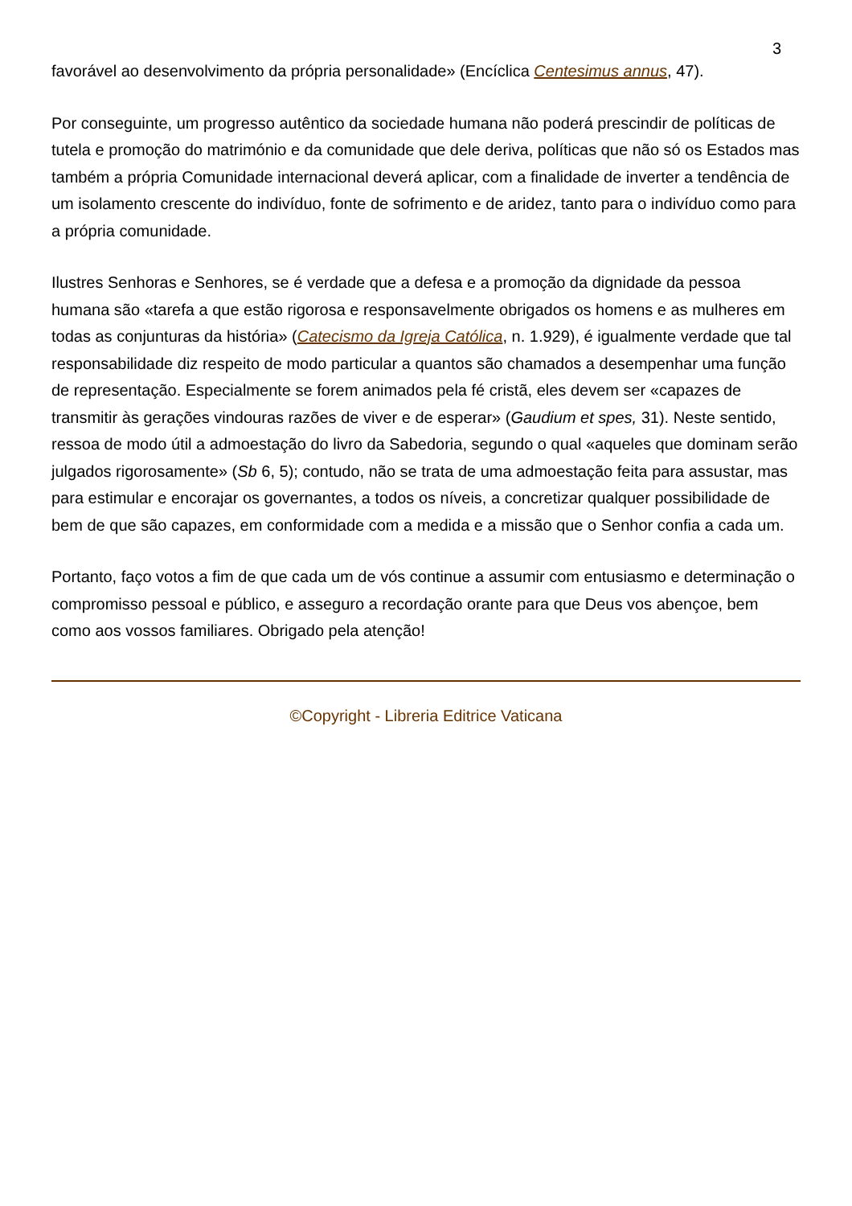3
favorável ao desenvolvimento da própria personalidade» (Encíclica Centesimus annus, 47).
Por conseguinte, um progresso autêntico da sociedade humana não poderá prescindir de políticas de tutela e promoção do matrimónio e da comunidade que dele deriva, políticas que não só os Estados mas também a própria Comunidade internacional deverá aplicar, com a finalidade de inverter a tendência de um isolamento crescente do indivíduo, fonte de sofrimento e de aridez, tanto para o indivíduo como para a própria comunidade.
Ilustres Senhoras e Senhores, se é verdade que a defesa e a promoção da dignidade da pessoa humana são «tarefa a que estão rigorosa e responsavelmente obrigados os homens e as mulheres em todas as conjunturas da história» (Catecismo da Igreja Católica, n. 1.929), é igualmente verdade que tal responsabilidade diz respeito de modo particular a quantos são chamados a desempenhar uma função de representação. Especialmente se forem animados pela fé cristã, eles devem ser «capazes de transmitir às gerações vindouras razões de viver e de esperar» (Gaudium et spes, 31). Neste sentido, ressoa de modo útil a admoestação do livro da Sabedoria, segundo o qual «aqueles que dominam serão julgados rigorosamente» (Sb 6, 5); contudo, não se trata de uma admoestação feita para assustar, mas para estimular e encorajar os governantes, a todos os níveis, a concretizar qualquer possibilidade de bem de que são capazes, em conformidade com a medida e a missão que o Senhor confia a cada um.
Portanto, faço votos a fim de que cada um de vós continue a assumir com entusiasmo e determinação o compromisso pessoal e público, e asseguro a recordação orante para que Deus vos abençoe, bem como aos vossos familiares. Obrigado pela atenção!
©Copyright - Libreria Editrice Vaticana